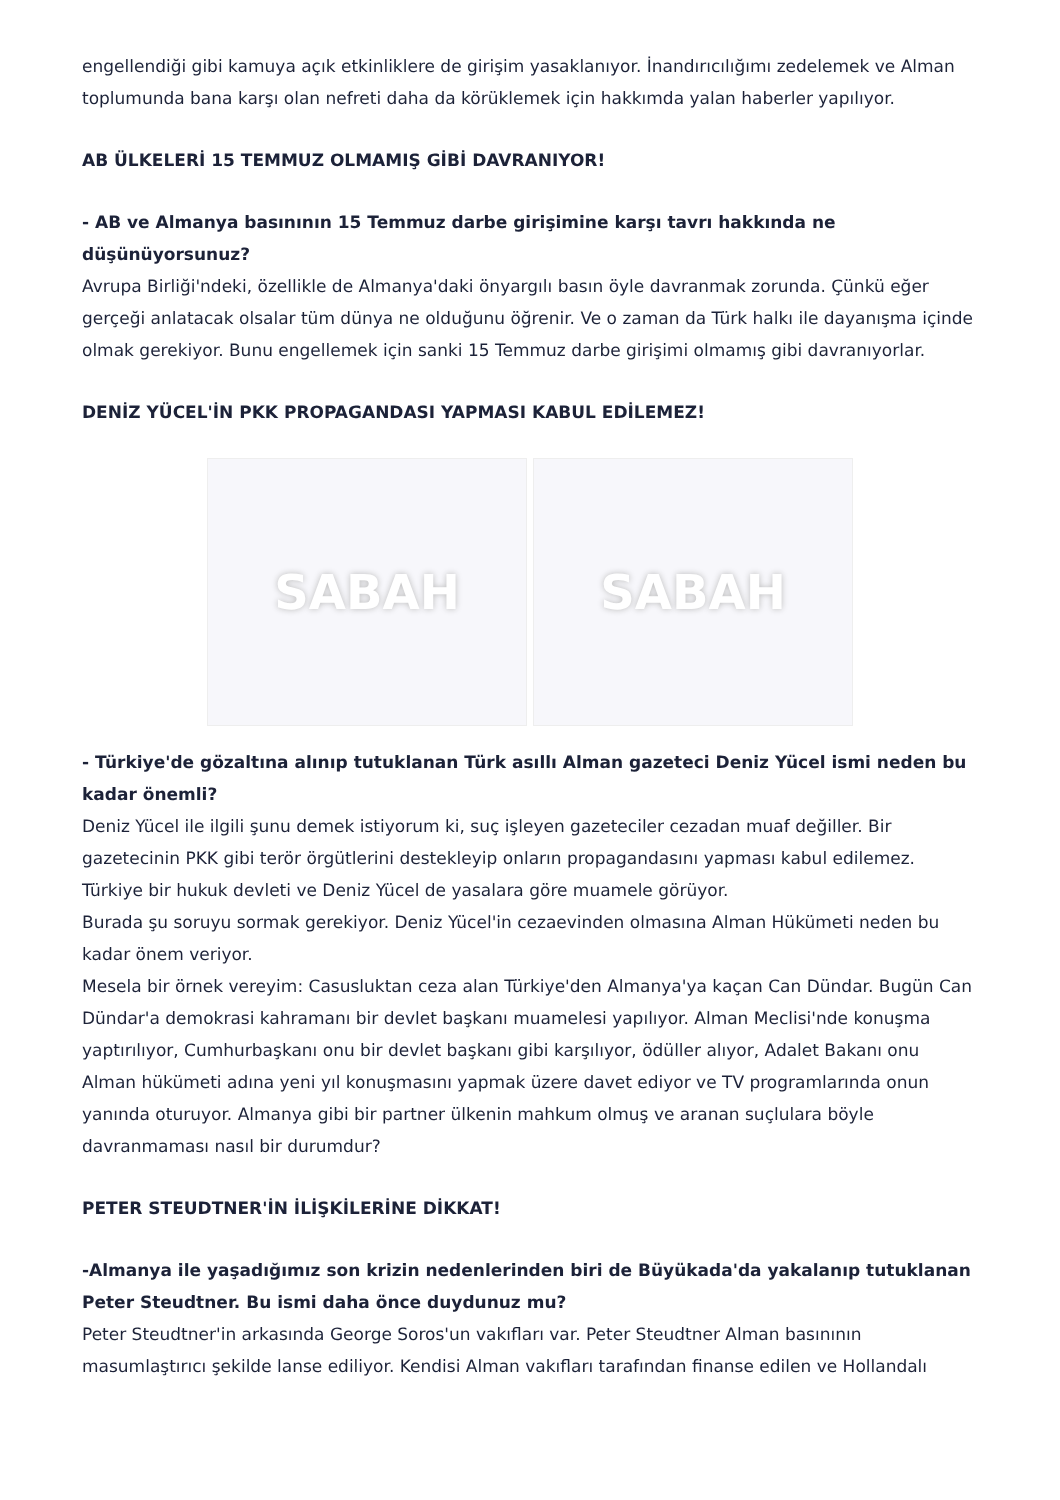engellendiği gibi kamuya açık etkinliklere de girişim yasaklanıyor. İnandırıcılığımı zedelemek ve Alman toplumunda bana karşı olan nefreti daha da körüklemek için hakkımda yalan haberler yapılıyor.
AB ÜLKELERİ 15 TEMMUZ OLMAMIŞ GİBİ DAVRANIYOR!
- AB ve Almanya basınının 15 Temmuz darbe girişimine karşı tavrı hakkında ne düşünüyorsunuz?
Avrupa Birliği'ndeki, özellikle de Almanya'daki önyargılı basın öyle davranmak zorunda. Çünkü eğer gerçeği anlatacak olsalar tüm dünya ne olduğunu öğrenir. Ve o zaman da Türk halkı ile dayanışma içinde olmak gerekiyor. Bunu engellemek için sanki 15 Temmuz darbe girişimi olmamış gibi davranıyorlar.
DENİZ YÜCEL'İN PKK PROPAGANDASI YAPMASI KABUL EDİLEMEZ!
SABAH SABAH
- Türkiye'de gözaltına alınıp tutuklanan Türk asıllı Alman gazeteci Deniz Yücel ismi neden bu kadar önemli?
Deniz Yücel ile ilgili şunu demek istiyorum ki, suç işleyen gazeteciler cezadan muaf değiller. Bir gazetecinin PKK gibi terör örgütlerini destekleyip onların propagandasını yapması kabul edilemez. Türkiye bir hukuk devleti ve Deniz Yücel de yasalara göre muamele görüyor.
Burada şu soruyu sormak gerekiyor. Deniz Yücel'in cezaevinden olmasına Alman Hükümeti neden bu kadar önem veriyor.
Mesela bir örnek vereyim: Casusluktan ceza alan Türkiye'den Almanya'ya kaçan Can Dündar. Bugün Can Dündar'a demokrasi kahramanı bir devlet başkanı muamelesi yapılıyor. Alman Meclisi'nde konuşma yaptırılıyor, Cumhurbaşkanı onu bir devlet başkanı gibi karşılıyor, ödüller alıyor, Adalet Bakanı onu Alman hükümeti adına yeni yıl konuşmasını yapmak üzere davet ediyor ve TV programlarında onun yanında oturuyor. Almanya gibi bir partner ülkenin mahkum olmuş ve aranan suçlulara böyle davranmaması nasıl bir durumdur?
PETER STEUDTNER'İN İLİŞKİLERİNE DİKKAT!
-Almanya ile yaşadığımız son krizin nedenlerinden biri de Büyükada'da yakalanıp tutuklanan Peter Steudtner. Bu ismi daha önce duydunuz mu?
Peter Steudtner'in arkasında George Soros'un vakıfları var. Peter Steudtner Alman basınının masumlaştırıcı şekilde lanse ediliyor. Kendisi Alman vakıfları tarafından finanse edilen ve Hollandalı